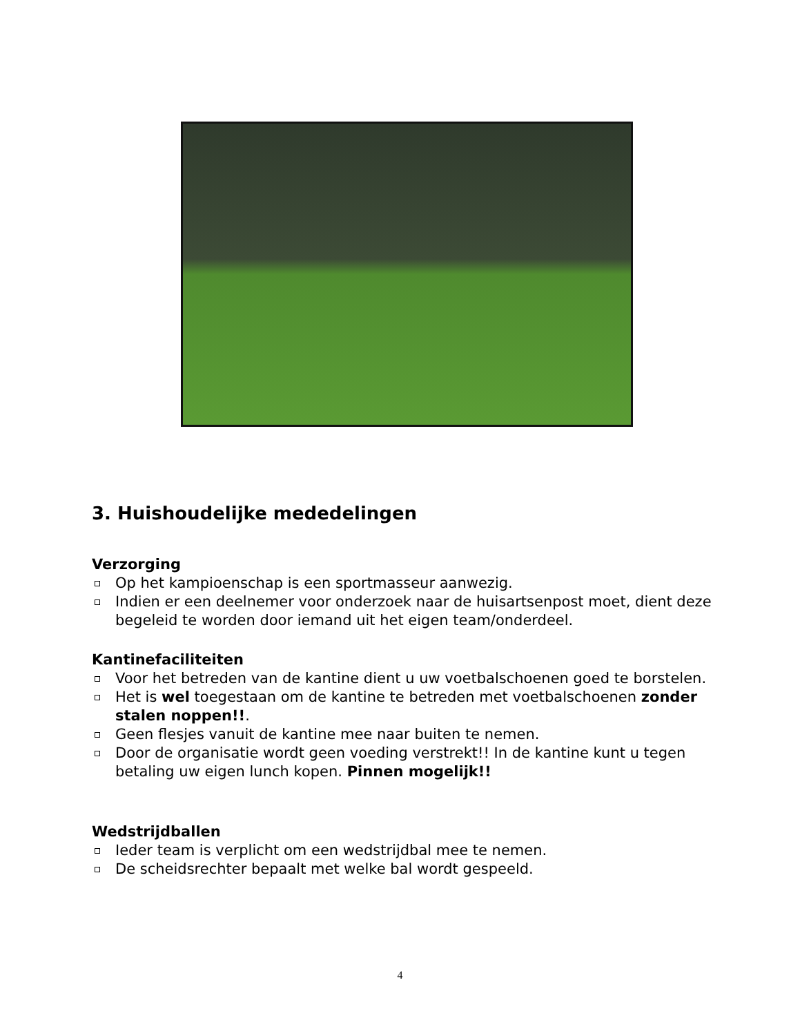3. Huishoudelijke mededelingen
Verzorging
Op het kampioenschap is een sportmasseur aanwezig.
Indien er een deelnemer voor onderzoek naar de huisartsenpost moet, dient deze begeleid te worden door iemand uit het eigen team/onderdeel.
Kantinefaciliteiten
Voor het betreden van de kantine dient u uw voetbalschoenen goed te borstelen.
Het is wel toegestaan om de kantine te betreden met voetbalschoenen zonder stalen noppen!!.
Geen flesjes vanuit de kantine mee naar buiten te nemen.
Door de organisatie wordt geen voeding verstrekt!! In de kantine kunt u tegen betaling uw eigen lunch kopen. Pinnen mogelijk!!
Wedstrijdballen
Ieder team is verplicht om een wedstrijdbal mee te nemen.
De scheidsrechter bepaalt met welke bal wordt gespeeld.
4